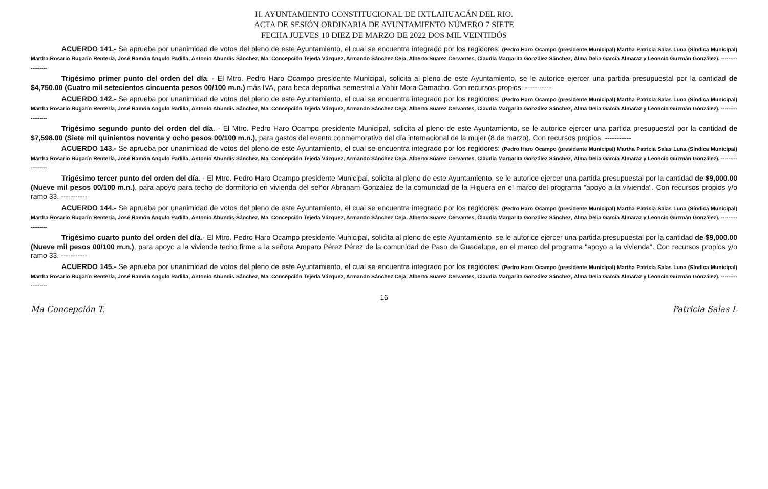H. AYUNTAMIENTO CONSTITUCIONAL DE IXTLAHUACÁN DEL RIO.
ACTA DE SESIÓN ORDINARIA DE AYUNTAMIENTO NÚMERO 7 SIETE
FECHA JUEVES 10 DIEZ DE MARZO DE 2022 DOS MIL VEINTIDÓS
ACUERDO 141.- Se aprueba por unanimidad de votos del pleno de este Ayuntamiento, el cual se encuentra integrado por los regidores: (Pedro Haro Ocampo (presidente Municipal) Martha Patricia Salas Luna (Síndica Municipal) Martha Rosario Bugarín Rentería, José Ramón Angulo Padilla, Antonio Abundis Sánchez, Ma. Concepción Tejeda Vázquez, Armando Sánchez Ceja, Alberto Suarez Cervantes, Claudia Margarita González Sánchez, Alma Delia García Almaraz y Leoncio Guzmán González). ------------------
Trigésimo primer punto del orden del día. - El Mtro. Pedro Haro Ocampo presidente Municipal, solicita al pleno de este Ayuntamiento, se le autorice ejercer una partida presupuestal por la cantidad de $4,750.00 (Cuatro mil setecientos cincuenta pesos 00/100 m.n.) más IVA, para beca deportiva semestral a Yahir Mora Camacho. Con recursos propios. -----------
ACUERDO 142.- Se aprueba por unanimidad de votos del pleno de este Ayuntamiento, el cual se encuentra integrado por los regidores: (Pedro Haro Ocampo (presidente Municipal) Martha Patricia Salas Luna (Síndica Municipal) Martha Rosario Bugarín Rentería, José Ramón Angulo Padilla, Antonio Abundis Sánchez, Ma. Concepción Tejeda Vázquez, Armando Sánchez Ceja, Alberto Suarez Cervantes, Claudia Margarita González Sánchez, Alma Delia García Almaraz y Leoncio Guzmán González). ------------------
Trigésimo segundo punto del orden del día. - El Mtro. Pedro Haro Ocampo presidente Municipal, solicita al pleno de este Ayuntamiento, se le autorice ejercer una partida presupuestal por la cantidad de $7,598.00 (Siete mil quinientos noventa y ocho pesos 00/100 m.n.), para gastos del evento conmemorativo del día internacional de la mujer (8 de marzo). Con recursos propios. -----------
ACUERDO 143.- Se aprueba por unanimidad de votos del pleno de este Ayuntamiento, el cual se encuentra integrado por los regidores: (Pedro Haro Ocampo (presidente Municipal) Martha Patricia Salas Luna (Síndica Municipal) Martha Rosario Bugarín Rentería, José Ramón Angulo Padilla, Antonio Abundis Sánchez, Ma. Concepción Tejeda Vázquez, Armando Sánchez Ceja, Alberto Suarez Cervantes, Claudia Margarita González Sánchez, Alma Delia García Almaraz y Leoncio Guzmán González). ------------------
Trigésimo tercer punto del orden del día. - El Mtro. Pedro Haro Ocampo presidente Municipal, solicita al pleno de este Ayuntamiento, se le autorice ejercer una partida presupuestal por la cantidad de $9,000.00 (Nueve mil pesos 00/100 m.n.), para apoyo para techo de dormitorio en vivienda del señor Abraham González de la comunidad de la Higuera en el marco del programa "apoyo a la vivienda". Con recursos propios y/o ramo 33. -----------
ACUERDO 144.- Se aprueba por unanimidad de votos del pleno de este Ayuntamiento, el cual se encuentra integrado por los regidores: (Pedro Haro Ocampo (presidente Municipal) Martha Patricia Salas Luna (Síndica Municipal) Martha Rosario Bugarín Rentería, José Ramón Angulo Padilla, Antonio Abundis Sánchez, Ma. Concepción Tejeda Vázquez, Armando Sánchez Ceja, Alberto Suarez Cervantes, Claudia Margarita González Sánchez, Alma Delia García Almaraz y Leoncio Guzmán González). ------------------
Trigésimo cuarto punto del orden del día.- El Mtro. Pedro Haro Ocampo presidente Municipal, solicita al pleno de este Ayuntamiento, se le autorice ejercer una partida presupuestal por la cantidad de $9,000.00 (Nueve mil pesos 00/100 m.n.), para apoyo a la vivienda techo firme a la señora Amparo Pérez Pérez de la comunidad de Paso de Guadalupe, en el marco del programa "apoyo a la vivienda". Con recursos propios y/o ramo 33. -----------
ACUERDO 145.- Se aprueba por unanimidad de votos del pleno de este Ayuntamiento, el cual se encuentra integrado por los regidores: (Pedro Haro Ocampo (presidente Municipal) Martha Patricia Salas Luna (Síndica Municipal) Martha Rosario Bugarín Rentería, José Ramón Angulo Padilla, Antonio Abundis Sánchez, Ma. Concepción Tejeda Vázquez, Armando Sánchez Ceja, Alberto Suarez Cervantes, Claudia Margarita González Sánchez, Alma Delia García Almaraz y Leoncio Guzmán González). ------------------
16
Ma Concepción T. Patricia Salas L